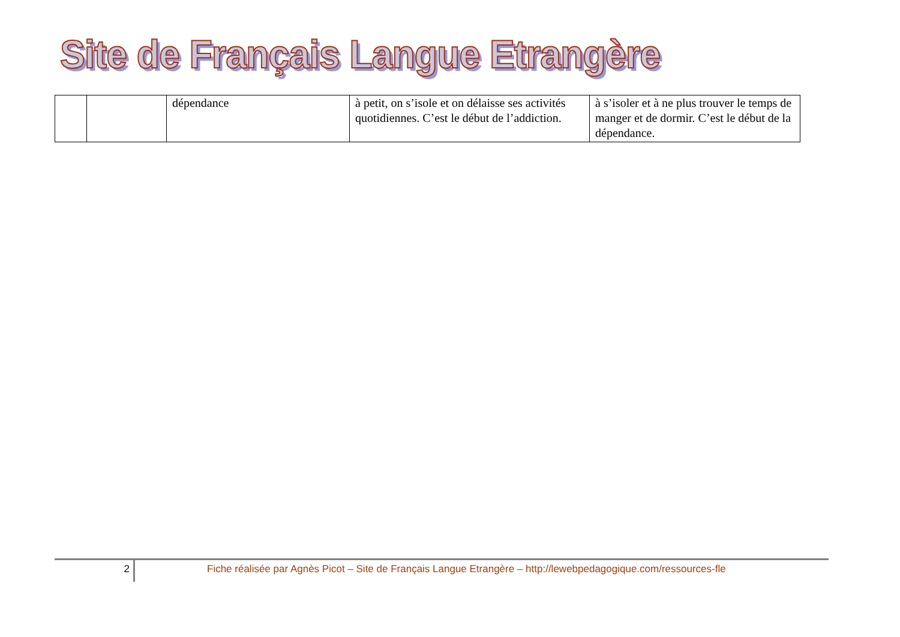Site de Français Langue Etrangère
| | | dépendance | à petit, on s’isole et on délaisse ses activités quotidiennes. C’est le début de l’addiction. | à s’isoler et à ne plus trouver le temps de manger et de dormir. C’est le début de la dépendance. |
2 Fiche réalisée par Agnès Picot – Site de Français Langue Etrangère – http://lewebpedagogique.com/ressources-fle